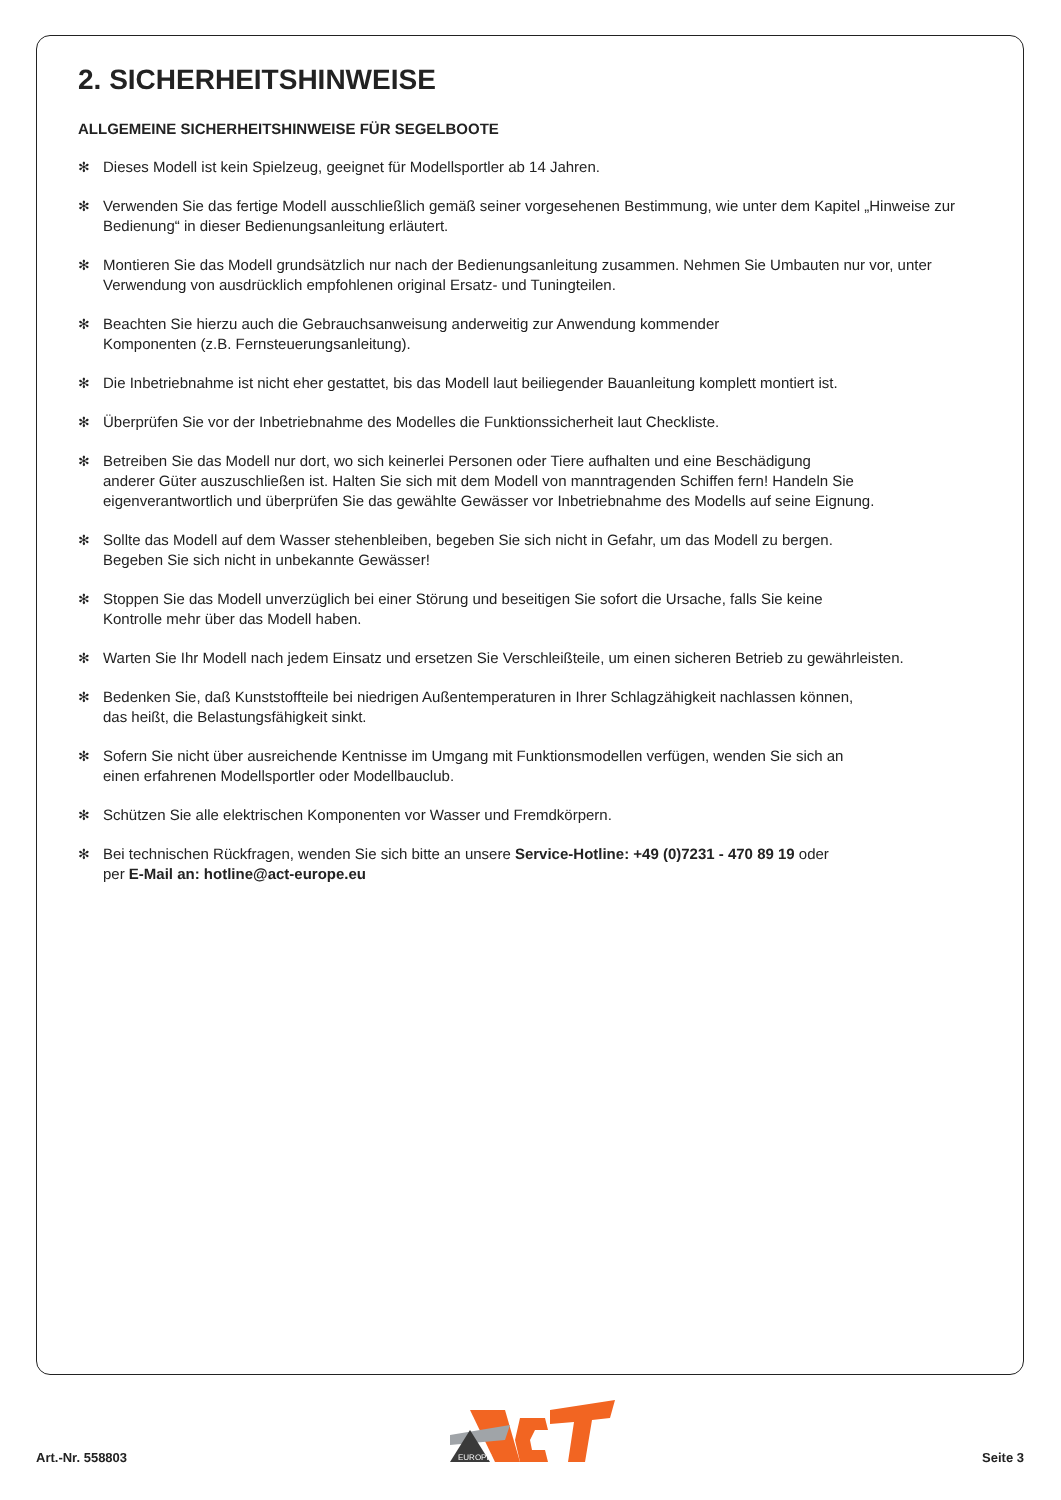2. SICHERHEITSHINWEISE
ALLGEMEINE SICHERHEITSHINWEISE FÜR SEGELBOOTE
✻ Dieses Modell ist kein Spielzeug, geeignet für Modellsportler ab 14 Jahren.
✻ Verwenden Sie das fertige Modell ausschließlich gemäß seiner vorgesehenen Bestimmung, wie unter dem Kapitel „Hinweise zur Bedienung“ in dieser Bedienungsanleitung erläutert.
✻ Montieren Sie das Modell grundsätzlich nur nach der Bedienungsanleitung zusammen. Nehmen Sie Umbauten nur vor, unter Verwendung von ausdrücklich empfohlenen original Ersatz- und Tuningteilen.
✻ Beachten Sie hierzu auch die Gebrauchsanweisung anderweitig zur Anwendung kommender
Komponenten (z.B. Fernsteuerungsanleitung).
✻ Die Inbetriebnahme ist nicht eher gestattet, bis das Modell laut beiliegender Bauanleitung komplett montiert ist.
✻ Überprüfen Sie vor der Inbetriebnahme des Modelles die Funktionssicherheit laut Checkliste.
✻ Betreiben Sie das Modell nur dort, wo sich keinerlei Personen oder Tiere aufhalten und eine Beschädigung
anderer Güter auszuschließen ist. Halten Sie sich mit dem Modell von manntragenden Schiffen fern! Handeln Sie eigenverantwortlich und überprüfen Sie das gewählte Gewässer vor Inbetriebnahme des Modells auf seine Eignung.
✻ Sollte das Modell auf dem Wasser stehenbleiben, begeben Sie sich nicht in Gefahr, um das Modell zu bergen.
Begeben Sie sich nicht in unbekannte Gewässer!
✻ Stoppen Sie das Modell unverzüglich bei einer Störung und beseitigen Sie sofort die Ursache, falls Sie keine
Kontrolle mehr über das Modell haben.
✻ Warten Sie Ihr Modell nach jedem Einsatz und ersetzen Sie Verschleißteile, um einen sicheren Betrieb zu gewährleisten.
✻ Bedenken Sie, daß Kunststoffteile bei niedrigen Außentemperaturen in Ihrer Schlagzähigkeit nachlassen können,
das heißt, die Belastungsfähigkeit sinkt.
✻ Sofern Sie nicht über ausreichende Kentnisse im Umgang mit Funktionsmodellen verfügen, wenden Sie sich an
einen erfahrenen Modellsportler oder Modellbauclub.
✻ Schützen Sie alle elektrischen Komponenten vor Wasser und Fremdkörpern.
✻ Bei technischen Rückfragen, wenden Sie sich bitte an unsere Service-Hotline: +49 (0)7231 - 470 89 19 oder
per E-Mail an: hotline@act-europe.eu
Art.-Nr. 558803
EUROPE
Seite 3